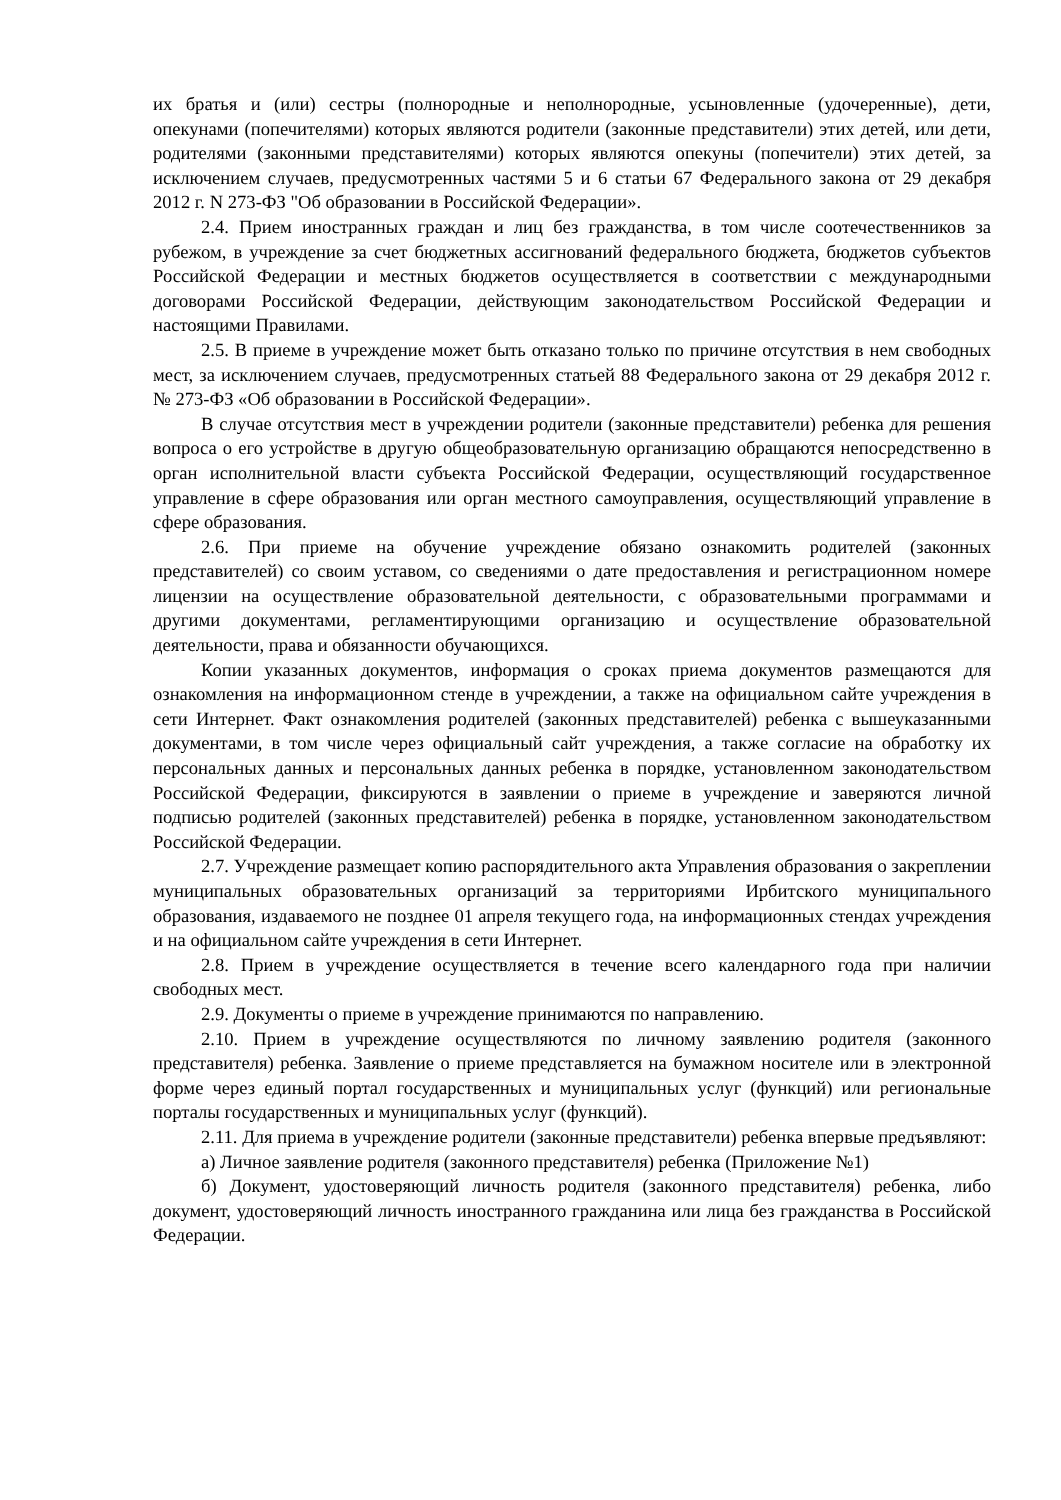их братья и (или) сестры (полнородные и неполнородные, усыновленные (удочеренные), дети, опекунами (попечителями) которых являются родители (законные представители) этих детей, или дети, родителями (законными представителями) которых являются опекуны (попечители) этих детей, за исключением случаев, предусмотренных частями 5 и 6 статьи 67 Федерального закона от 29 декабря 2012 г. N 273-ФЗ "Об образовании в Российской Федерации».
2.4. Прием иностранных граждан и лиц без гражданства, в том числе соотечественников за рубежом, в учреждение за счет бюджетных ассигнований федерального бюджета, бюджетов субъектов Российской Федерации и местных бюджетов осуществляется в соответствии с международными договорами Российской Федерации, действующим законодательством Российской Федерации и настоящими Правилами.
2.5. В приеме в учреждение может быть отказано только по причине отсутствия в нем свободных мест, за исключением случаев, предусмотренных статьей 88 Федерального закона от 29 декабря 2012 г. № 273-ФЗ «Об образовании в Российской Федерации».
В случае отсутствия мест в учреждении родители (законные представители) ребенка для решения вопроса о его устройстве в другую общеобразовательную организацию обращаются непосредственно в орган исполнительной власти субъекта Российской Федерации, осуществляющий государственное управление в сфере образования или орган местного самоуправления, осуществляющий управление в сфере образования.
2.6. При приеме на обучение учреждение обязано ознакомить родителей (законных представителей) со своим уставом, со сведениями о дате предоставления и регистрационном номере лицензии на осуществление образовательной деятельности, с образовательными программами и другими документами, регламентирующими организацию и осуществление образовательной деятельности, права и обязанности обучающихся.
Копии указанных документов, информация о сроках приема документов размещаются для ознакомления на информационном стенде в учреждении, а также на официальном сайте учреждения в сети Интернет. Факт ознакомления родителей (законных представителей) ребенка с вышеуказанными документами, в том числе через официальный сайт учреждения, а также согласие на обработку их персональных данных и персональных данных ребенка в порядке, установленном законодательством Российской Федерации, фиксируются в заявлении о приеме в учреждение и заверяются личной подписью родителей (законных представителей) ребенка в порядке, установленном законодательством Российской Федерации.
2.7. Учреждение размещает копию распорядительного акта Управления образования о закреплении муниципальных образовательных организаций за территориями Ирбитского муниципального образования, издаваемого не позднее 01 апреля текущего года, на информационных стендах учреждения и на официальном сайте учреждения в сети Интернет.
2.8. Прием в учреждение осуществляется в течение всего календарного года при наличии свободных мест.
2.9. Документы о приеме в учреждение принимаются по направлению.
2.10. Прием в учреждение осуществляются по личному заявлению родителя (законного представителя) ребенка. Заявление о приеме представляется на бумажном носителе или в электронной форме через единый портал государственных и муниципальных услуг (функций) или региональные порталы государственных и муниципальных услуг (функций).
2.11. Для приема в учреждение родители (законные представители) ребенка впервые предъявляют:
а) Личное заявление родителя (законного представителя) ребенка (Приложение №1)
б) Документ, удостоверяющий личность родителя (законного представителя) ребенка, либо документ, удостоверяющий личность иностранного гражданина или лица без гражданства в Российской Федерации.